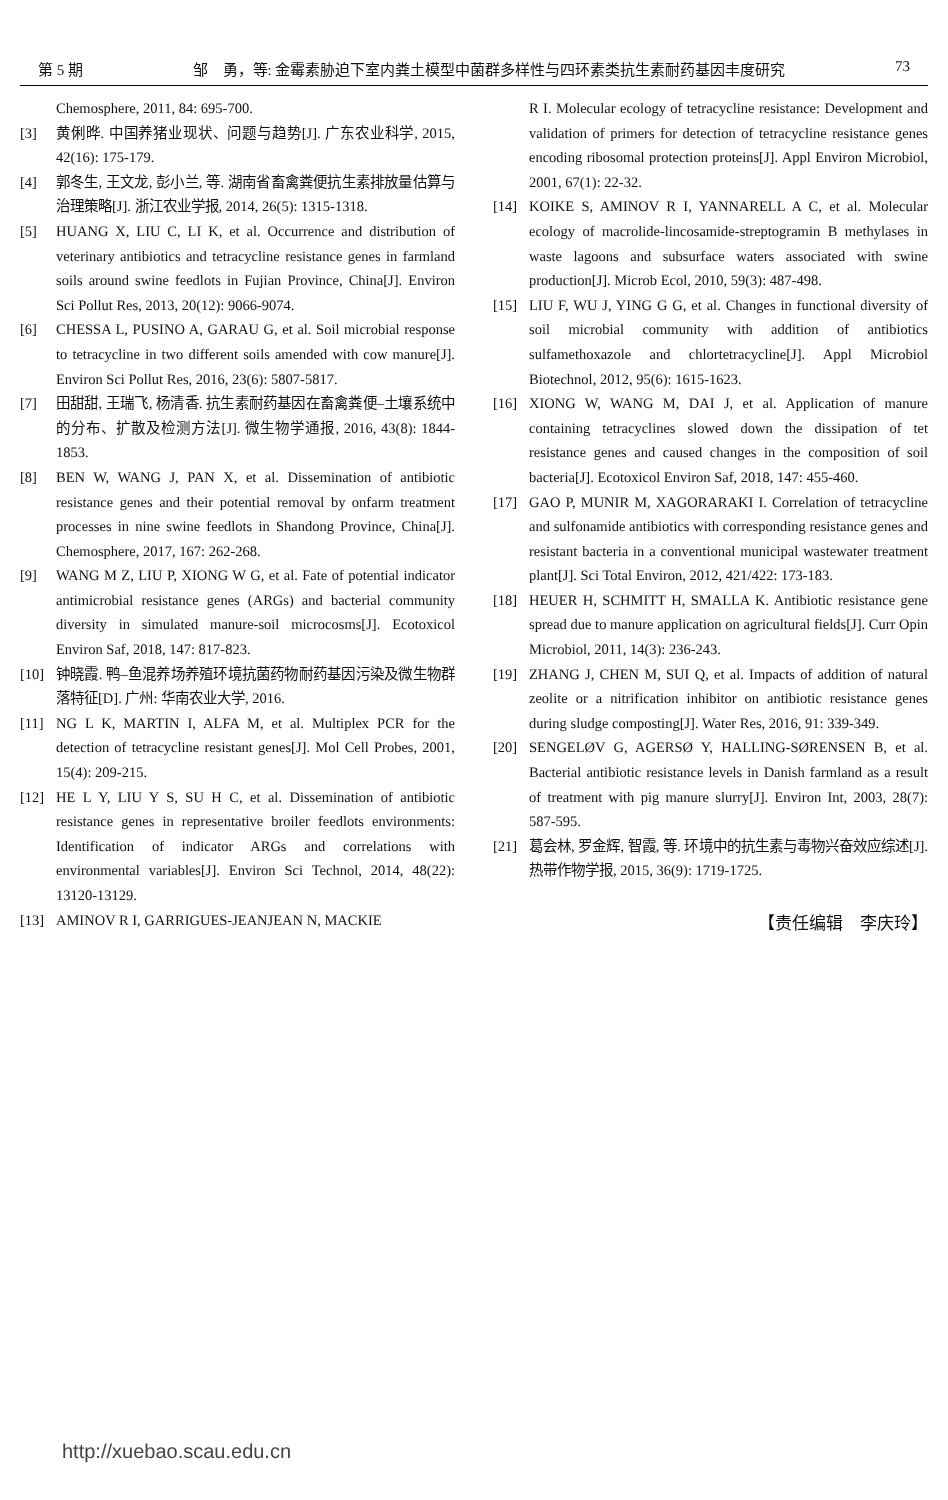第 5 期 邹　勇，等: 金霉素胁迫下室内粪土模型中菌群多样性与四环素类抗生素耐药基因丰度研究 73
Chemosphere, 2011, 84: 695-700.
[3] 黄俐晔. 中国养猪业现状、问题与趋势[J]. 广东农业科学, 2015, 42(16): 175-179.
[4] 郭冬生, 王文龙, 彭小兰, 等. 湖南省畜禽粪便抗生素排放量估算与治理策略[J]. 浙江农业学报, 2014, 26(5): 1315-1318.
[5] HUANG X, LIU C, LI K, et al. Occurrence and distribution of veterinary antibiotics and tetracycline resistance genes in farmland soils around swine feedlots in Fujian Province, China[J]. Environ Sci Pollut Res, 2013, 20(12): 9066-9074.
[6] CHESSA L, PUSINO A, GARAU G, et al. Soil microbial response to tetracycline in two different soils amended with cow manure[J]. Environ Sci Pollut Res, 2016, 23(6): 5807-5817.
[7] 田甜甜, 王瑞飞, 杨清香. 抗生素耐药基因在畜禽粪便–土壤系统中的分布、扩散及检测方法[J]. 微生物学通报, 2016, 43(8): 1844-1853.
[8] BEN W, WANG J, PAN X, et al. Dissemination of antibiotic resistance genes and their potential removal by onfarm treatment processes in nine swine feedlots in Shandong Province, China[J]. Chemosphere, 2017, 167: 262-268.
[9] WANG M Z, LIU P, XIONG W G, et al. Fate of potential indicator antimicrobial resistance genes (ARGs) and bacterial community diversity in simulated manure-soil microcosms[J]. Ecotoxicol Environ Saf, 2018, 147: 817-823.
[10] 钟晓霞. 鸭–鱼混养场养殖环境抗菌药物耐药基因污染及微生物群落特征[D]. 广州: 华南农业大学, 2016.
[11] NG L K, MARTIN I, ALFA M, et al. Multiplex PCR for the detection of tetracycline resistant genes[J]. Mol Cell Probes, 2001, 15(4): 209-215.
[12] HE L Y, LIU Y S, SU H C, et al. Dissemination of antibiotic resistance genes in representative broiler feedlots environments: Identification of indicator ARGs and correlations with environmental variables[J]. Environ Sci Technol, 2014, 48(22): 13120-13129.
[13] AMINOV R I, GARRIGUES-JEANJEAN N, MACKIE
R I. Molecular ecology of tetracycline resistance: Development and validation of primers for detection of tetracycline resistance genes encoding ribosomal protection proteins[J]. Appl Environ Microbiol, 2001, 67(1): 22-32.
[14] KOIKE S, AMINOV R I, YANNARELL A C, et al. Molecular ecology of macrolide-lincosamide-streptogramin B methylases in waste lagoons and subsurface waters associated with swine production[J]. Microb Ecol, 2010, 59(3): 487-498.
[15] LIU F, WU J, YING G G, et al. Changes in functional diversity of soil microbial community with addition of antibiotics sulfamethoxazole and chlortetracycline[J]. Appl Microbiol Biotechnol, 2012, 95(6): 1615-1623.
[16] XIONG W, WANG M, DAI J, et al. Application of manure containing tetracyclines slowed down the dissipation of tet resistance genes and caused changes in the composition of soil bacteria[J]. Ecotoxicol Environ Saf, 2018, 147: 455-460.
[17] GAO P, MUNIR M, XAGORARAKI I. Correlation of tetracycline and sulfonamide antibiotics with corresponding resistance genes and resistant bacteria in a conventional municipal wastewater treatment plant[J]. Sci Total Environ, 2012, 421/422: 173-183.
[18] HEUER H, SCHMITT H, SMALLA K. Antibiotic resistance gene spread due to manure application on agricultural fields[J]. Curr Opin Microbiol, 2011, 14(3): 236-243.
[19] ZHANG J, CHEN M, SUI Q, et al. Impacts of addition of natural zeolite or a nitrification inhibitor on antibiotic resistance genes during sludge composting[J]. Water Res, 2016, 91: 339-349.
[20] SENGELØV G, AGERSØ Y, HALLING-SØRENSEN B, et al. Bacterial antibiotic resistance levels in Danish farmland as a result of treatment with pig manure slurry[J]. Environ Int, 2003, 28(7): 587-595.
[21] 葛会林, 罗金辉, 智霞, 等. 环境中的抗生素与毒物兴奋效应综述[J]. 热带作物学报, 2015, 36(9): 1719-1725.
【责任编辑　李庆玲】
http://xuebao.scau.edu.cn